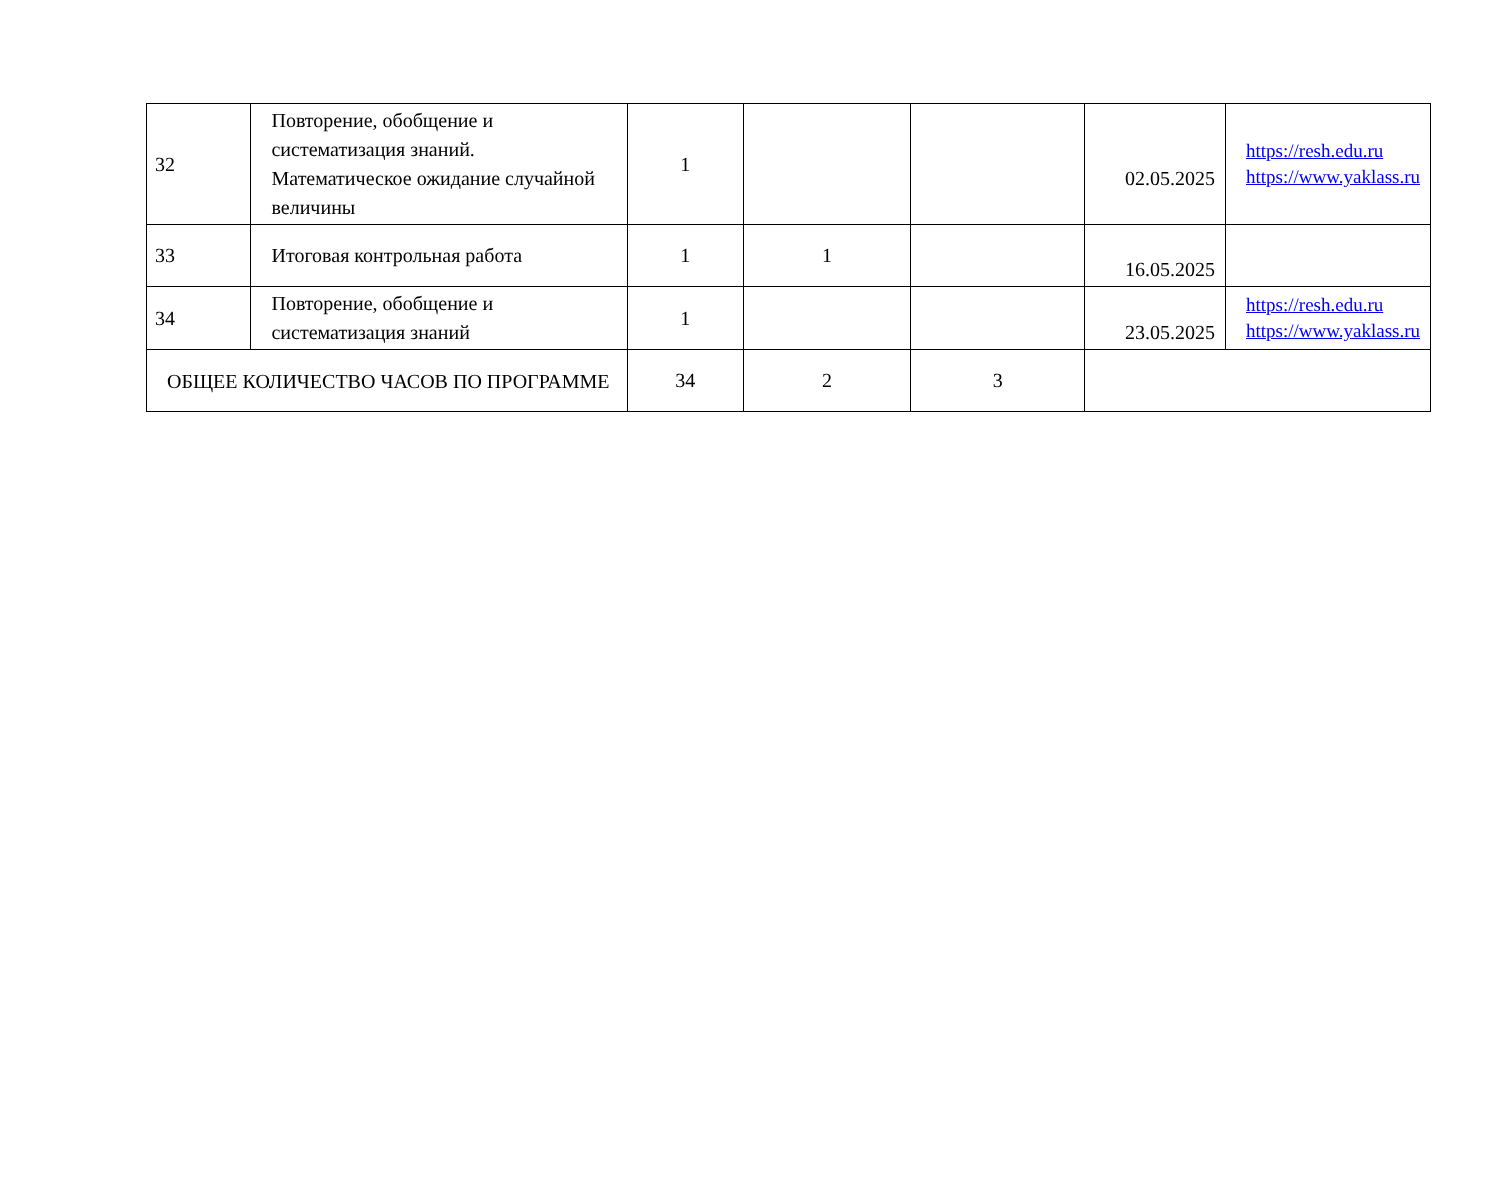| 32 | Повторение, обобщение и систематизация знаний. Математическое ожидание случайной величины | 1 | | | 02.05.2025 | https://resh.edu.ru https://www.yaklass.ru |
| 33 | Итоговая контрольная работа | 1 | 1 | | 16.05.2025 | |
| 34 | Повторение, обобщение и систематизация знаний | 1 | | | 23.05.2025 | https://resh.edu.ru https://www.yaklass.ru |
| ОБЩЕЕ КОЛИЧЕСТВО ЧАСОВ ПО ПРОГРАММЕ | | 34 | 2 | 3 | | |